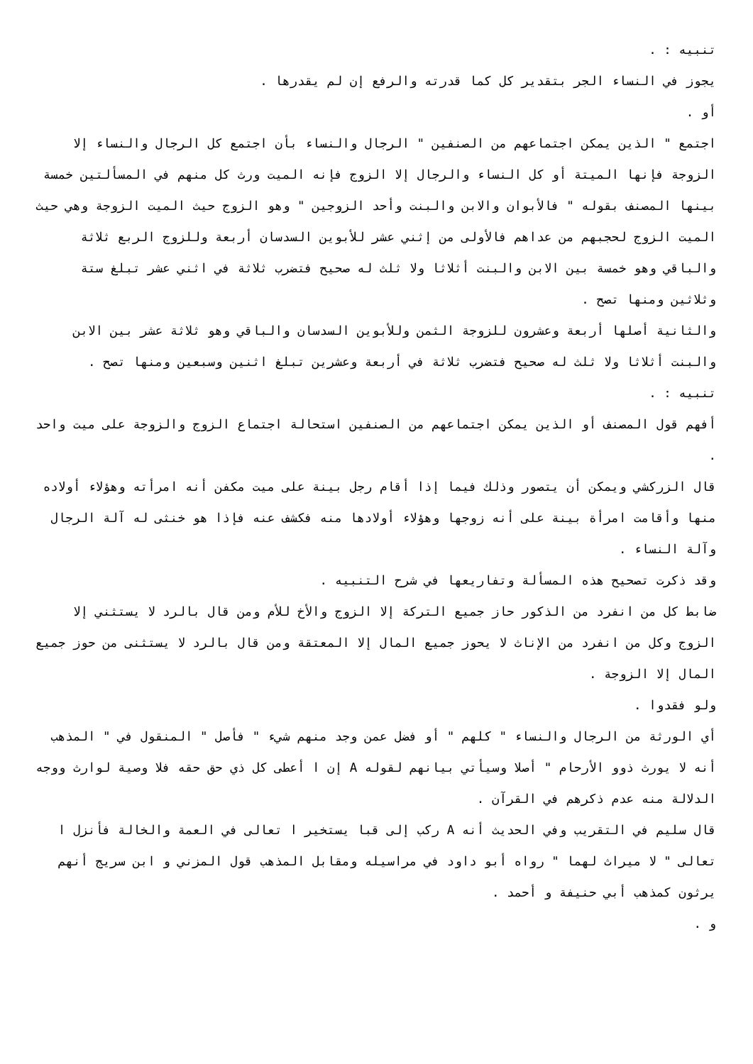تنبيه : .
يجوز في النساء الجر بتقدير كل كما قدرته والرفع إن لم يقدرها .
أو .
اجتمع " الذين يمكن اجتماعهم من الصنفين " الرجال والنساء بأن اجتمع كل الرجال والنساء إلا الزوجة فإنها الميتة أو كل النساء والرجال إلا الزوج فإنه الميت ورث كل منهم في المسألتين خمسة بينها المصنف بقوله " فالأبوان والابن والبنت وأحد الزوجين " وهو الزوج حيث الميت الزوجة وهي حيث الميت الزوج لحجبهم من عداهم فالأولى من إثني عشر للأبوين السدسان أربعة وللزوج الربع ثلاثة والباقي وهو خمسة بين الابن والبنت أثلاثا ولا ثلث له صحيح فتضرب ثلاثة في اثني عشر تبلغ ستة وثلاثين ومنها تصح .
والثانية أصلها أربعة وعشرون للزوجة الثمن وللأبوين السدسان والباقي وهو ثلاثة عشر بين الابن والبنت أثلاثا ولا ثلث له صحيح فتضرب ثلاثة في أربعة وعشرين تبلغ اثنين وسبعين ومنها تصح .
تنبيه : .
أفهم قول المصنف أو الذين يمكن اجتماعهم من الصنفين استحالة اجتماع الزوج والزوجة على ميت واحد .
قال الزركشي ويمكن أن يتصور وذلك فيما إذا أقام رجل بينة على ميت مكفن أنه امرأته وهؤلاء أولاده منها وأقامت امرأة بينة على أنه زوجها وهؤلاء أولادها منه فكشف عنه فإذا هو خنثى له آلة الرجال وآلة النساء .
وقد ذكرت تصحيح هذه المسألة وتفاريعها في شرح التنبيه .
ضابط كل من انفرد من الذكور حاز جميع التركة إلا الزوج والأخ للأم ومن قال بالرد لا يستثني إلا الزوج وكل من انفرد من الإناث لا يحوز جميع المال إلا المعتقة ومن قال بالرد لا يستثنى من حوز جميع المال إلا الزوجة .
ولو فقدوا .
أي الورثة من الرجال والنساء " كلهم " أو فضل عمن وجد منهم شيء " فأصل " المنقول في " المذهب أنه لا يورث ذوو الأرحام " أصلا وسيأتي بيانهم لقوله A إن ا أعطى كل ذي حق حقه فلا وصية لوارث ووجه الدلالة منه عدم ذكرهم في القرآن .
قال سليم في التقريب وفي الحديث أنه A ركب إلى قبا يستخير ا تعالى في العمة والخالة فأنزل ا تعالى " لا ميراث لهما " رواه أبو داود في مراسيله ومقابل المذهب قول المزني و ابن سريج أنهم يرثون كمذهب أبي حنيفة و أحمد .
و .